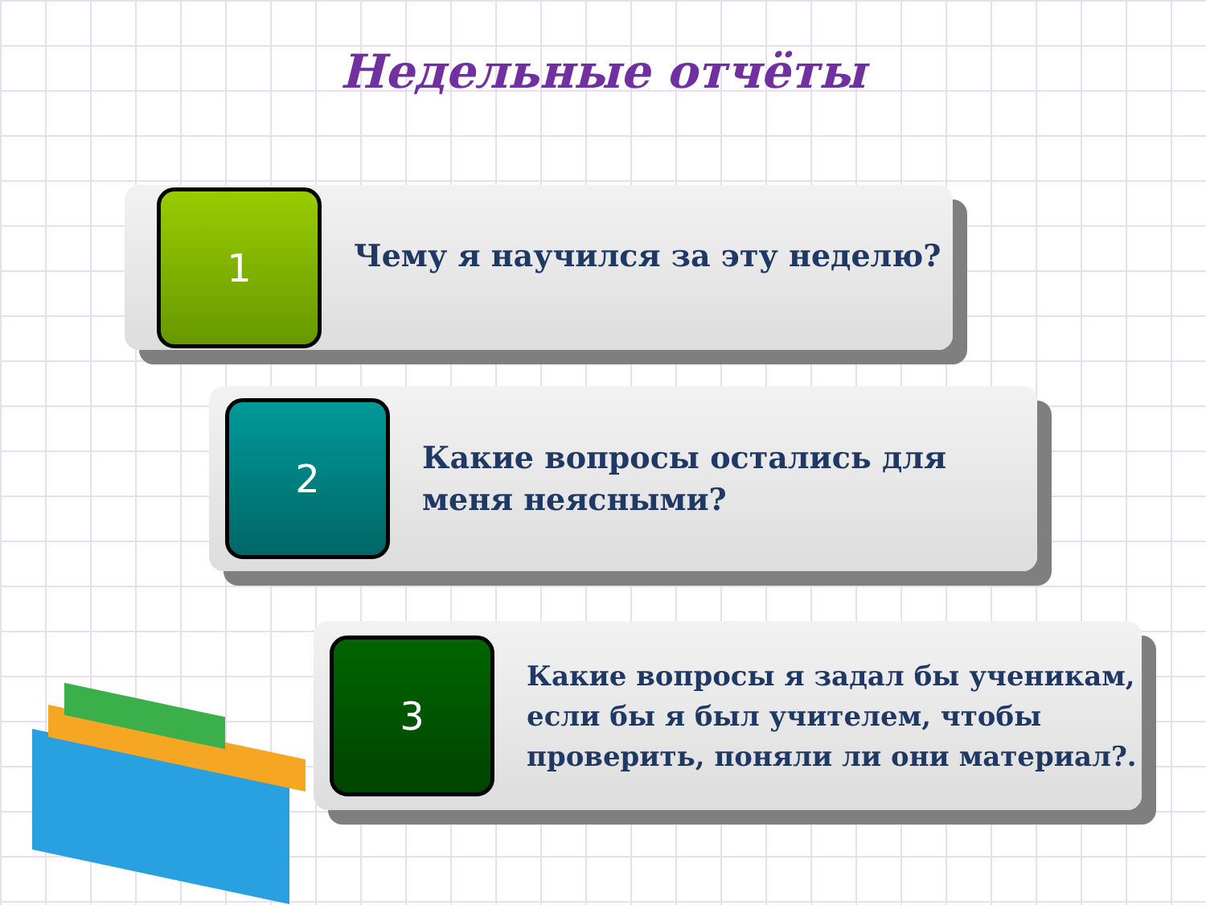Недельные отчёты
1
Чему я научился за эту неделю?
2
Какие вопросы остались для меня неясными?
3
Какие вопросы я задал бы ученикам, если бы я был учителем, чтобы проверить, поняли ли они материал?.